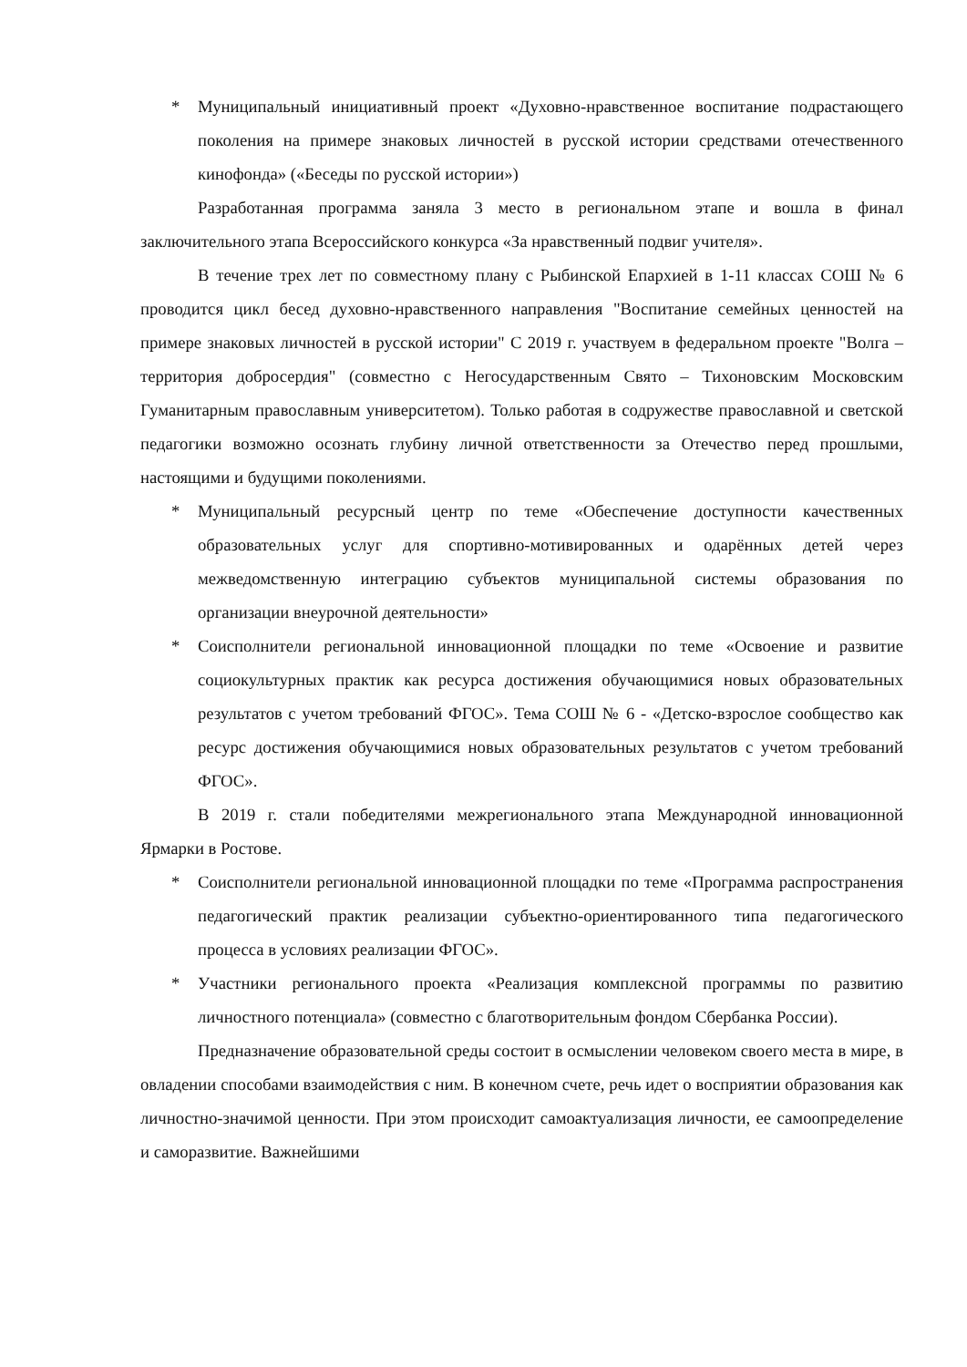* Муниципальный инициативный проект «Духовно-нравственное воспитание подрастающего поколения на примере знаковых личностей в русской истории средствами отечественного кинофонда» («Беседы по русской истории»)
Разработанная программа заняла 3 место в региональном этапе и вошла в финал заключительного этапа Всероссийского конкурса «За нравственный подвиг учителя».
В течение трех лет по совместному плану с Рыбинской Епархией в 1-11 классах СОШ № 6 проводится цикл бесед духовно-нравственного направления "Воспитание семейных ценностей на примере знаковых личностей в русской истории" С 2019 г. участвуем в федеральном проекте "Волга – территория добросердия" (совместно с Негосударственным Свято – Тихоновским Московским Гуманитарным православным университетом). Только работая в содружестве православной и светской педагогики возможно осознать глубину личной ответственности за Отечество перед прошлыми, настоящими и будущими поколениями.
* Муниципальный ресурсный центр по теме «Обеспечение доступности качественных образовательных услуг для спортивно-мотивированных и одарённых детей через межведомственную интеграцию субъектов муниципальной системы образования по организации внеурочной деятельности»
* Соисполнители региональной инновационной площадки по теме «Освоение и развитие социокультурных практик как ресурса достижения обучающимися новых образовательных результатов с учетом требований ФГОС». Тема СОШ № 6 - «Детско-взрослое сообщество как ресурс достижения обучающимися новых образовательных результатов с учетом требований ФГОС».
В 2019 г. стали победителями межрегионального этапа Международной инновационной Ярмарки в Ростове.
* Соисполнители региональной инновационной площадки по теме «Программа распространения педагогический практик реализации субъектно-ориентированного типа педагогического процесса в условиях реализации ФГОС».
* Участники регионального проекта «Реализация комплексной программы по развитию личностного потенциала» (совместно с благотворительным фондом Сбербанка России).
Предназначение образовательной среды состоит в осмыслении человеком своего места в мире, в овладении способами взаимодействия с ним. В конечном счете, речь идет о восприятии образования как личностно-значимой ценности. При этом происходит самоактуализация личности, ее самоопределение и саморазвитие. Важнейшими